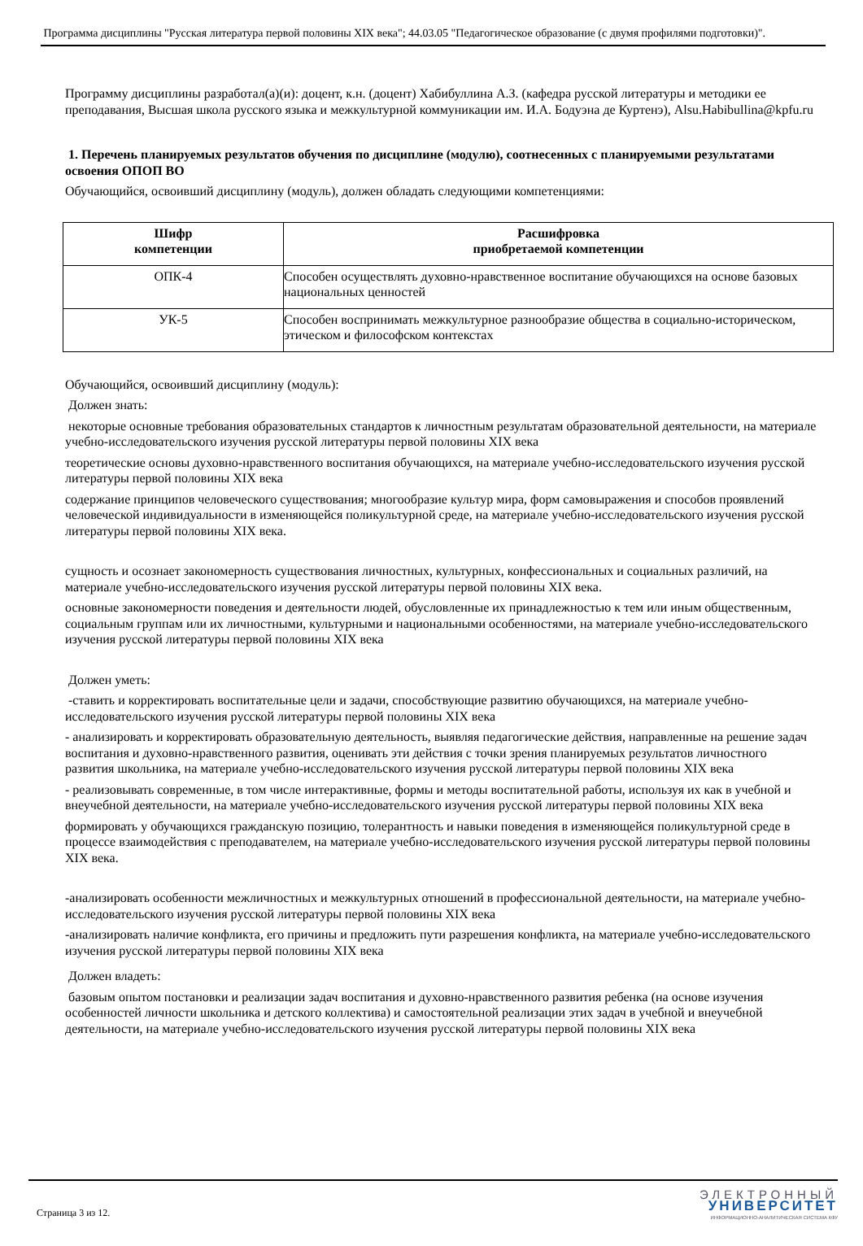Программа дисциплины "Русская литература первой половины XIX века"; 44.03.05 "Педагогическое образование (с двумя профилями подготовки)".
Программу дисциплины разработал(а)(и): доцент, к.н. (доцент) Хабибуллина А.З. (кафедра русской литературы и методики ее преподавания, Высшая школа русского языка и межкультурной коммуникации им. И.А. Бодуэна де Куртенэ), Alsu.Habibullina@kpfu.ru
1. Перечень планируемых результатов обучения по дисциплине (модулю), соотнесенных с планируемыми результатами освоения ОПОП ВО
Обучающийся, освоивший дисциплину (модуль), должен обладать следующими компетенциями:
| Шифр компетенции | Расшифровка приобретаемой компетенции |
| --- | --- |
| ОПК-4 | Способен осуществлять духовно-нравственное воспитание обучающихся на основе базовых национальных ценностей |
| УК-5 | Способен воспринимать межкультурное разнообразие общества в социально-историческом, этическом и философском контекстах |
Обучающийся, освоивший дисциплину (модуль):
Должен знать:
некоторые основные требования образовательных стандартов к личностным результатам образовательной деятельности, на материале учебно-исследовательского изучения русской литературы первой половины XIX века
теоретические основы духовно-нравственного воспитания обучающихся, на материале учебно-исследовательского изучения русской литературы первой половины XIX века
содержание принципов человеческого существования; многообразие культур мира, форм самовыражения и способов проявлений человеческой индивидуальности в изменяющейся поликультурной среде, на материале учебно-исследовательского изучения русской литературы первой половины XIX века.
сущность и осознает закономерность существования личностных, культурных, конфессиональных и социальных различий, на материале учебно-исследовательского изучения русской литературы первой половины XIX века.
основные закономерности поведения и деятельности людей, обусловленные их принадлежностью к тем или иным общественным, социальным группам или их личностными, культурными и национальными особенностями, на материале учебно-исследовательского изучения русской литературы первой половины XIX века
Должен уметь:
-ставить и корректировать воспитательные цели и задачи, способствующие развитию обучающихся, на материале учебно-исследовательского изучения русской литературы первой половины XIX века
- анализировать и корректировать образовательную деятельность, выявляя педагогические действия, направленные на решение задач воспитания и духовно-нравственного развития, оценивать эти действия с точки зрения планируемых результатов личностного развития школьника, на материале учебно-исследовательского изучения русской литературы первой половины XIX века
- реализовывать современные, в том числе интерактивные, формы и методы воспитательной работы, используя их как в учебной и внеучебной деятельности, на материале учебно-исследовательского изучения русской литературы первой половины XIX века
формировать у обучающихся гражданскую позицию, толерантность и навыки поведения в изменяющейся поликультурной среде в процессе взаимодействия с преподавателем, на материале учебно-исследовательского изучения русской литературы первой половины XIX века.
-анализировать особенности межличностных и межкультурных отношений в профессиональной деятельности, на материале учебно-исследовательского изучения русской литературы первой половины XIX века
-анализировать наличие конфликта, его причины и предложить пути разрешения конфликта, на материале учебно-исследовательского изучения русской литературы первой половины XIX века
Должен владеть:
базовым опытом постановки и реализации задач воспитания и духовно-нравственного развития ребенка (на основе изучения особенностей личности школьника и детского коллектива) и самостоятельной реализации этих задач в учебной и внеучебной деятельности, на материале учебно-исследовательского изучения русской литературы первой половины XIX века
Страница 3 из 12.
ЭЛЕКТРОННЫЙ
УНИВЕРСИТЕТ
ИНФОРМАЦИОННО-АНАЛИТИЧЕСКАЯ СИСТЕМА КФУ